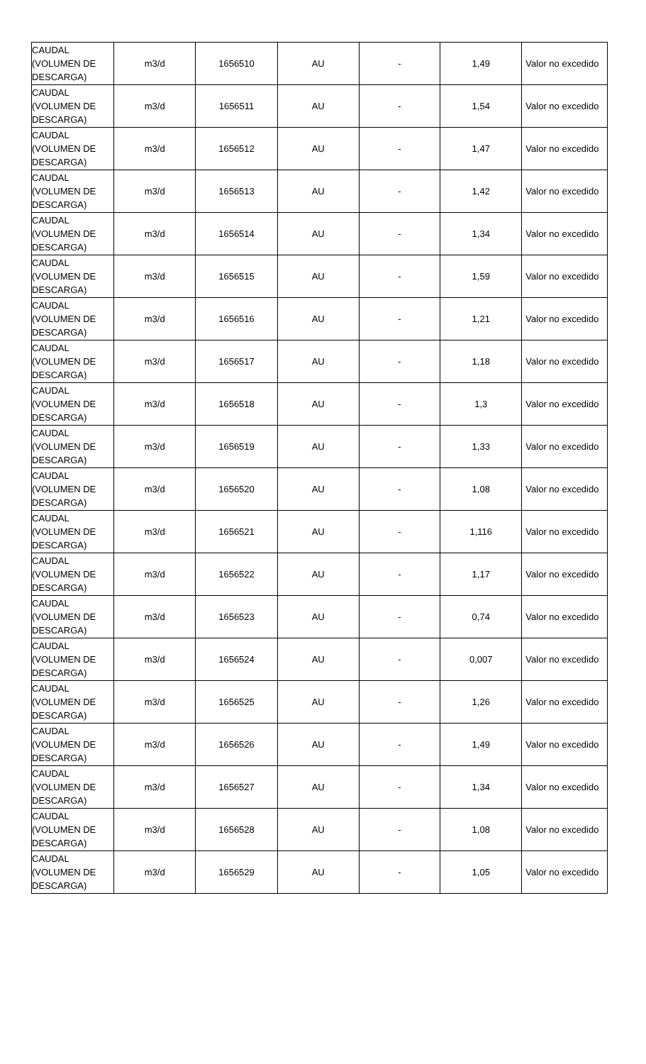| CAUDAL (VOLUMEN DE DESCARGA) | m3/d | 1656510 | AU | - | 1,49 | Valor no excedido |
| CAUDAL (VOLUMEN DE DESCARGA) | m3/d | 1656511 | AU | - | 1,54 | Valor no excedido |
| CAUDAL (VOLUMEN DE DESCARGA) | m3/d | 1656512 | AU | - | 1,47 | Valor no excedido |
| CAUDAL (VOLUMEN DE DESCARGA) | m3/d | 1656513 | AU | - | 1,42 | Valor no excedido |
| CAUDAL (VOLUMEN DE DESCARGA) | m3/d | 1656514 | AU | - | 1,34 | Valor no excedido |
| CAUDAL (VOLUMEN DE DESCARGA) | m3/d | 1656515 | AU | - | 1,59 | Valor no excedido |
| CAUDAL (VOLUMEN DE DESCARGA) | m3/d | 1656516 | AU | - | 1,21 | Valor no excedido |
| CAUDAL (VOLUMEN DE DESCARGA) | m3/d | 1656517 | AU | - | 1,18 | Valor no excedido |
| CAUDAL (VOLUMEN DE DESCARGA) | m3/d | 1656518 | AU | - | 1,3 | Valor no excedido |
| CAUDAL (VOLUMEN DE DESCARGA) | m3/d | 1656519 | AU | - | 1,33 | Valor no excedido |
| CAUDAL (VOLUMEN DE DESCARGA) | m3/d | 1656520 | AU | - | 1,08 | Valor no excedido |
| CAUDAL (VOLUMEN DE DESCARGA) | m3/d | 1656521 | AU | - | 1,116 | Valor no excedido |
| CAUDAL (VOLUMEN DE DESCARGA) | m3/d | 1656522 | AU | - | 1,17 | Valor no excedido |
| CAUDAL (VOLUMEN DE DESCARGA) | m3/d | 1656523 | AU | - | 0,74 | Valor no excedido |
| CAUDAL (VOLUMEN DE DESCARGA) | m3/d | 1656524 | AU | - | 0,007 | Valor no excedido |
| CAUDAL (VOLUMEN DE DESCARGA) | m3/d | 1656525 | AU | - | 1,26 | Valor no excedido |
| CAUDAL (VOLUMEN DE DESCARGA) | m3/d | 1656526 | AU | - | 1,49 | Valor no excedido |
| CAUDAL (VOLUMEN DE DESCARGA) | m3/d | 1656527 | AU | - | 1,34 | Valor no excedido |
| CAUDAL (VOLUMEN DE DESCARGA) | m3/d | 1656528 | AU | - | 1,08 | Valor no excedido |
| CAUDAL (VOLUMEN DE DESCARGA) | m3/d | 1656529 | AU | - | 1,05 | Valor no excedido |